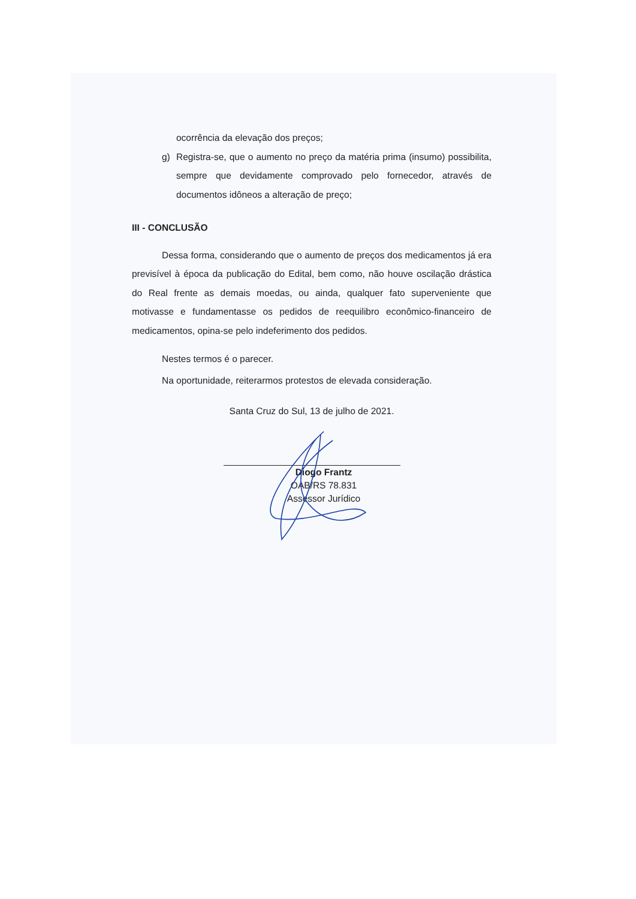ocorrência da elevação dos preços;
g) Registra-se, que o aumento no preço da matéria prima (insumo) possibilita, sempre que devidamente comprovado pelo fornecedor, através de documentos idôneos a alteração de preço;
III - CONCLUSÃO
Dessa forma, considerando que o aumento de preços dos medicamentos já era previsível à época da publicação do Edital, bem como, não houve oscilação drástica do Real frente as demais moedas, ou ainda, qualquer fato superveniente que motivasse e fundamentasse os pedidos de reequilibro econômico-financeiro de medicamentos, opina-se pelo indeferimento dos pedidos.
Nestes termos é o parecer.
Na oportunidade, reiterarmos protestos de elevada consideração.
Santa Cruz do Sul, 13 de julho de 2021.
Diogo Frantz
OAB/RS 78.831
Assessor Jurídico